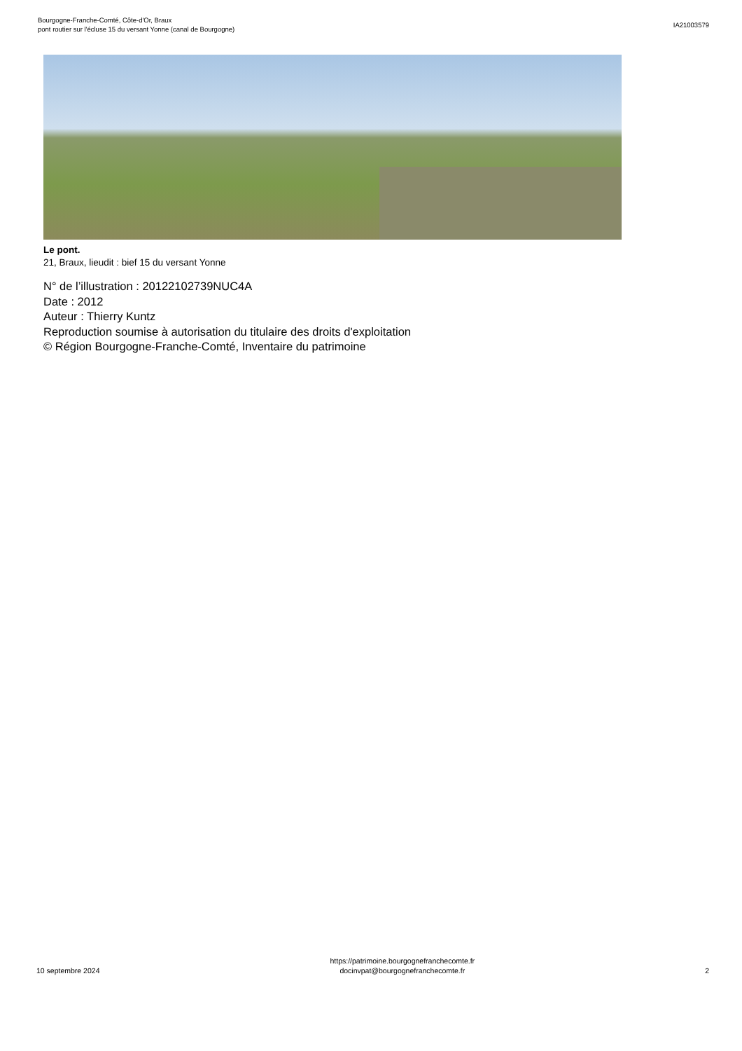Bourgogne-Franche-Comté, Côte-d'Or, Braux
pont routier sur l'écluse 15 du versant Yonne (canal de Bourgogne)
IA21003579
Le pont.
21, Braux, lieudit : bief 15 du versant Yonne
N° de l’illustration : 20122102739NUC4A
Date : 2012
Auteur : Thierry Kuntz
Reproduction soumise à autorisation du titulaire des droits d'exploitation
© Région Bourgogne-Franche-Comté, Inventaire du patrimoine
10 septembre 2024
https://patrimoine.bourgognefranchecomte.fr
docinvpat@bourgognefranchecomte.fr
2